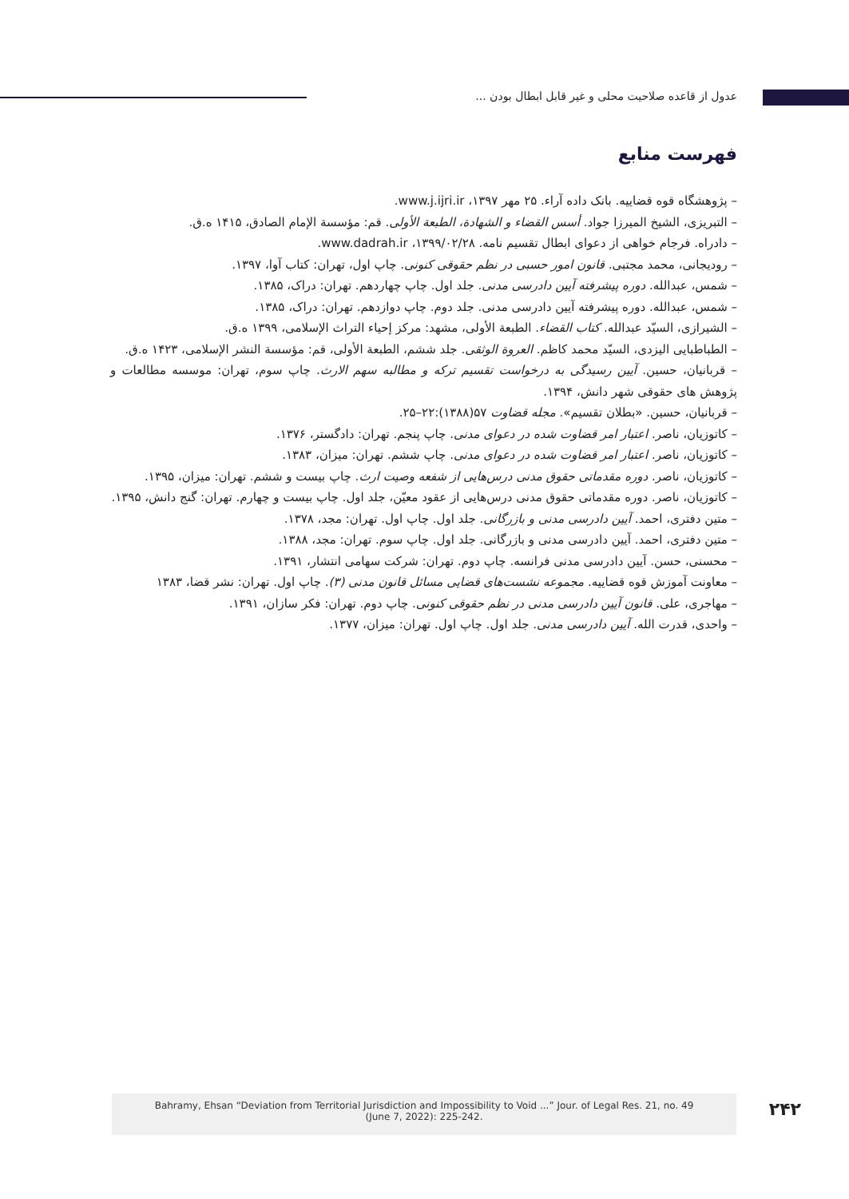عدول از قاعده صلاحیت محلی و غیر قابل ابطال بودن ...
فهرست منابع
– پژوهشگاه قوه قضاییه. بانک داده آراء. ۲۵ مهر ۱۳۹۷، www.j.ijri.ir.
– التبریزی، الشیخ المیرزا جواد. أسس القضاء و الشهادة، الطبعة الأولی. قم: مؤسسة الإمام الصادق، ۱۴۱۵ ه.ق.
– دادراه. فرجام خواهی از دعوای ابطال تقسیم نامه. ۱۳۹۹/۰۲/۲۸، www.dadrah.ir.
– رودیجانی، محمد مجتبی. قانون امور حسبی در نظم حقوقی کنونی. چاپ اول، تهران: کتاب آوا، ۱۳۹۷.
– شمس، عبدالله. دوره پیشرفته آیین دادرسی مدنی. جلد اول. چاپ چهاردهم. تهران: دراک، ۱۳۸۵.
– شمس، عبدالله. دوره پیشرفته آیین دادرسی مدنی. جلد دوم. چاپ دوازدهم. تهران: دراک، ۱۳۸۵.
– الشیرازی، السیّد عبدالله. کتاب القضاء. الطبعة الأولی، مشهد: مرکز إحیاء التراث الإسلامی، ۱۳۹۹ ه.ق.
– الطباطبایی الیزدی، السیّد محمد کاظم. العروة الوثقی. جلد ششم، الطبعة الأولی، قم: مؤسسة النشر الإسلامی، ۱۴۲۳ ه.ق.
– قربانیان، حسین. آیین رسیدگی به درخواست تقسیم ترکه و مطالبه سهم الارث. چاپ سوم، تهران: موسسه مطالعات و پژوهش های حقوقی شهر دانش، ۱۳۹۴.
– قربانیان، حسین. «بطلان تقسیم». مجله قضاوت ۵۷(۱۳۸۸):۲۲–۲۵.
– کاتوزیان، ناصر. اعتبار امر قضاوت شده در دعوای مدنی. چاپ پنجم. تهران: دادگستر، ۱۳۷۶.
– کاتوزیان، ناصر. اعتبار امر قضاوت شده در دعوای مدنی. چاپ ششم. تهران: میزان، ۱۳۸۳.
– کاتوزیان، ناصر. دوره مقدماتی حقوق مدنی درس‌هایی از شفعه وصیت ارث. چاپ بیست و ششم. تهران: میزان، ۱۳۹۵.
– کاتوزیان، ناصر. دوره مقدماتی حقوق مدنی درس‌هایی از عقود معیّن، جلد اول. چاپ بیست و چهارم. تهران: گنج دانش، ۱۳۹۵.
– متین دفتری، احمد. آیین دادرسی مدنی و بازرگانی. جلد اول. چاپ اول. تهران: مجد، ۱۳۷۸.
– متین دفتری، احمد. آیین دادرسی مدنی و بازرگانی. جلد اول. چاپ سوم. تهران: مجد، ۱۳۸۸.
– محسنی، حسن. آیین دادرسی مدنی فرانسه. چاپ دوم. تهران: شرکت سهامی انتشار، ۱۳۹۱.
– معاونت آموزش قوه قضاییه. مجموعه نشست‌های قضایی مسائل قانون مدنی (۳). چاپ اول. تهران: نشر قضا، ۱۳۸۳
– مهاجری، علی. قانون آیین دادرسی مدنی در نظم حقوقی کنونی. چاپ دوم. تهران: فکر سازان، ۱۳۹۱.
– واحدی، قدرت الله. آیین دادرسی مدنی. جلد اول. چاپ اول. تهران: میزان، ۱۳۷۷.
Bahramy, Ehsan “Deviation from Territorial Jurisdiction and Impossibility to Void ...” Jour. of Legal Res. 21, no. 49
(June 7, 2022): 225-242.
۲۴۲